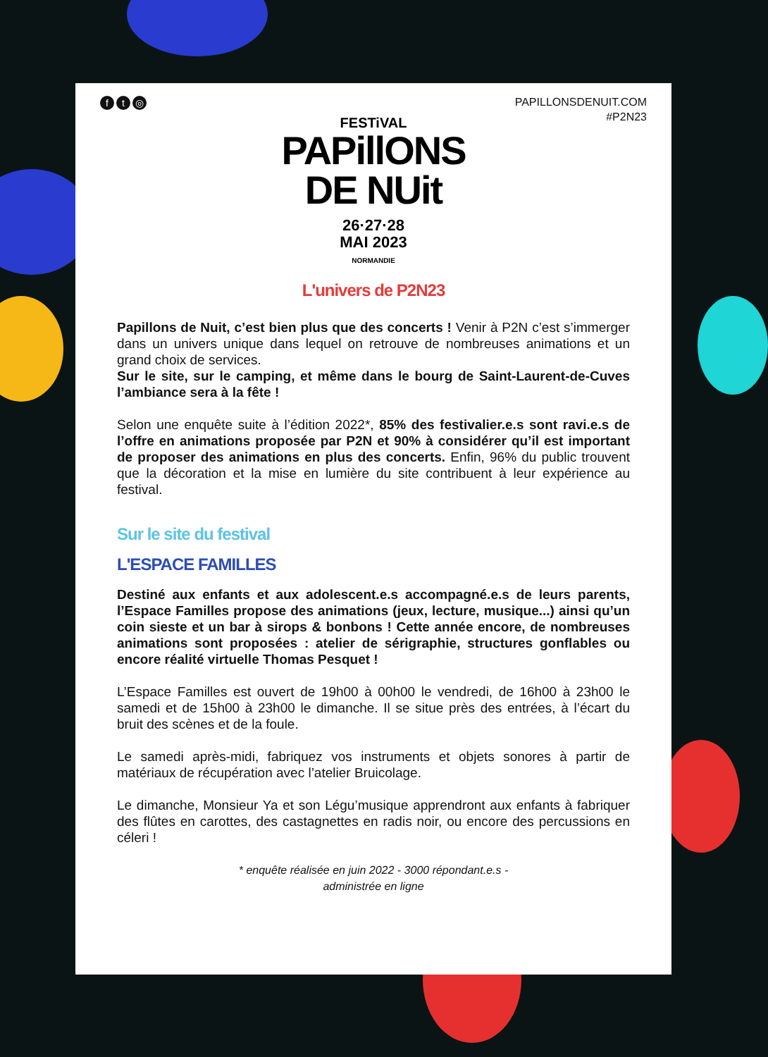f t ◎
PAPILLONSDENUIT.COM
#P2N23
FESTiVAL
PAPillONS
DE NUit
26·27·28
MAI 2023
NORMANDIE
L'univers de P2N23
Papillons de Nuit, c’est bien plus que des concerts ! Venir à P2N c’est s’immerger dans un univers unique dans lequel on retrouve de nombreuses animations et un grand choix de services.
Sur le site, sur le camping, et même dans le bourg de Saint-Laurent-de-Cuves l’ambiance sera à la fête !
Selon une enquête suite à l’édition 2022*, 85% des festivalier.e.s sont ravi.e.s de l’offre en animations proposée par P2N et 90% à considérer qu’il est important de proposer des animations en plus des concerts. Enfin, 96% du public trouvent que la décoration et la mise en lumière du site contribuent à leur expérience au festival.
Sur le site du festival
L'ESPACE FAMILLES
Destiné aux enfants et aux adolescent.e.s accompagné.e.s de leurs parents, l’Espace Familles propose des animations (jeux, lecture, musique...) ainsi qu’un coin sieste et un bar à sirops & bonbons ! Cette année encore, de nombreuses animations sont proposées : atelier de sérigraphie, structures gonflables ou encore réalité virtuelle Thomas Pesquet !
L’Espace Familles est ouvert de 19h00 à 00h00 le vendredi, de 16h00 à 23h00 le samedi et de 15h00 à 23h00 le dimanche. Il se situe près des entrées, à l’écart du bruit des scènes et de la foule.
Le samedi après-midi, fabriquez vos instruments et objets sonores à partir de matériaux de récupération avec l’atelier Bruicolage.
Le dimanche, Monsieur Ya et son Légu’musique apprendront aux enfants à fabriquer des flûtes en carottes, des castagnettes en radis noir, ou encore des percussions en céleri !
* enquête réalisée en juin 2022 - 3000 répondant.e.s -
administrée en ligne